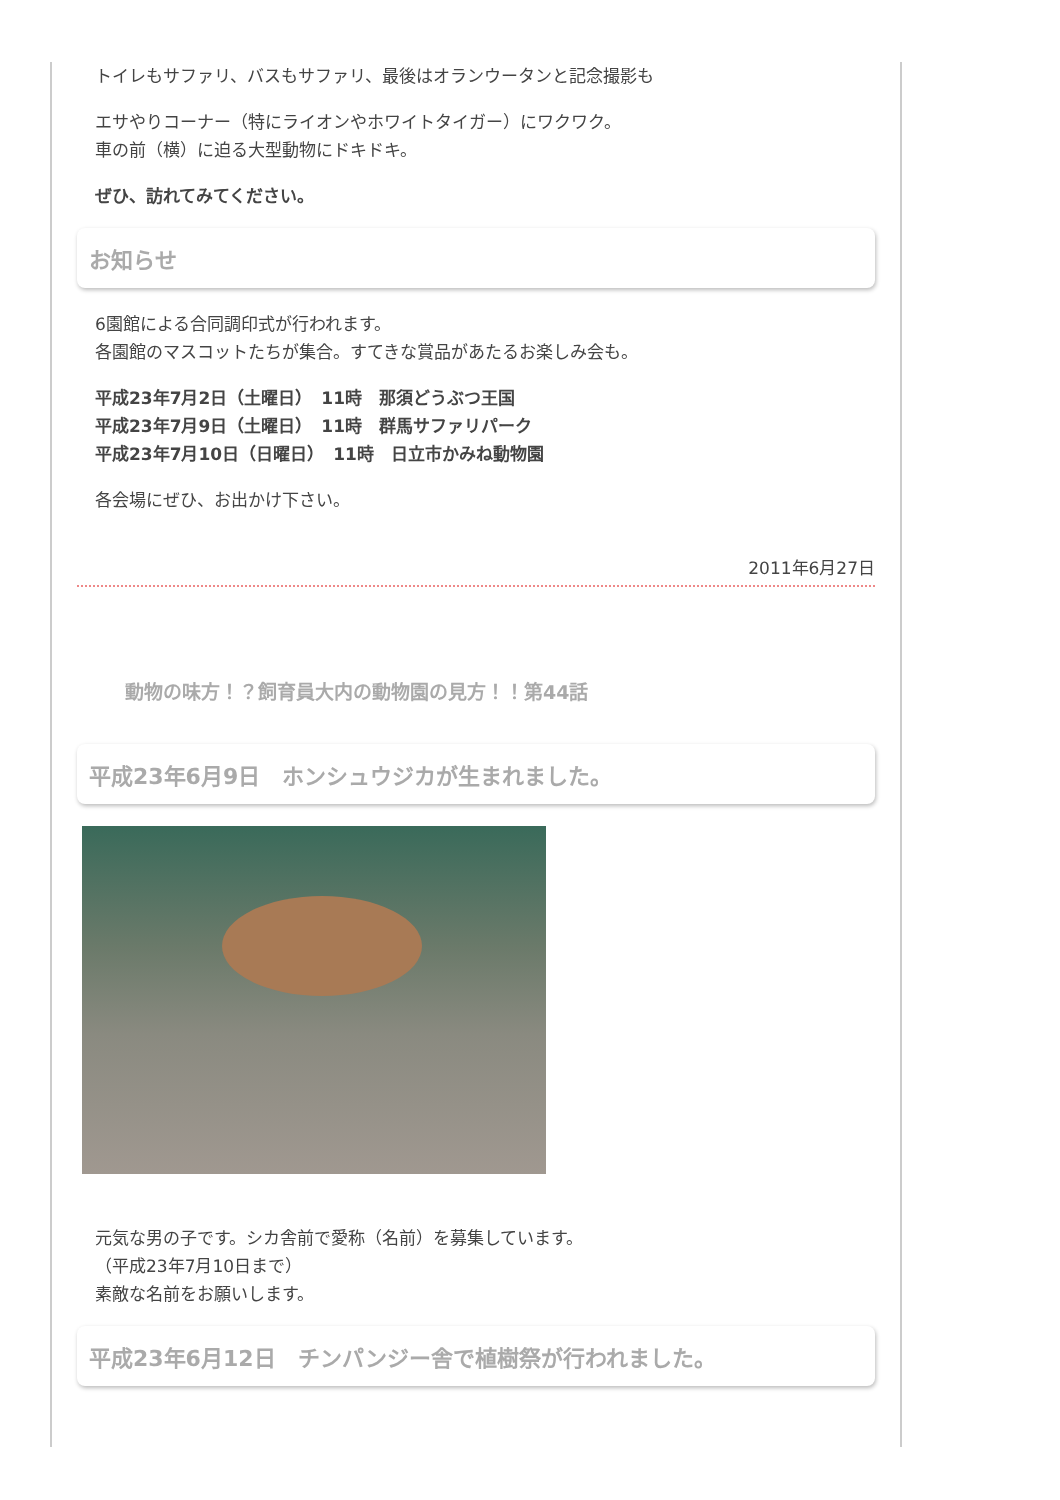トイレもサファリ、バスもサファリ、最後はオランウータンと記念撮影も
エサやりコーナー（特にライオンやホワイトタイガー）にワクワク。
車の前（横）に迫る大型動物にドキドキ。
ぜひ、訪れてみてください。
お知らせ
6園館による合同調印式が行われます。
各園館のマスコットたちが集合。すてきな賞品があたるお楽しみ会も。
平成23年7月2日（土曜日）　11時　那須どうぶつ王国
平成23年7月9日（土曜日）　11時　群馬サファリパーク
平成23年7月10日（日曜日）　11時　日立市かみね動物園
各会場にぜひ、お出かけ下さい。
2011年6月27日
動物の味方！？飼育員大内の動物園の見方！！第44話
平成23年6月9日　ホンシュウジカが生まれました。
元気な男の子です。シカ舎前で愛称（名前）を募集しています。
（平成23年7月10日まで）
素敵な名前をお願いします。
平成23年6月12日　チンパンジー舎で植樹祭が行われました。